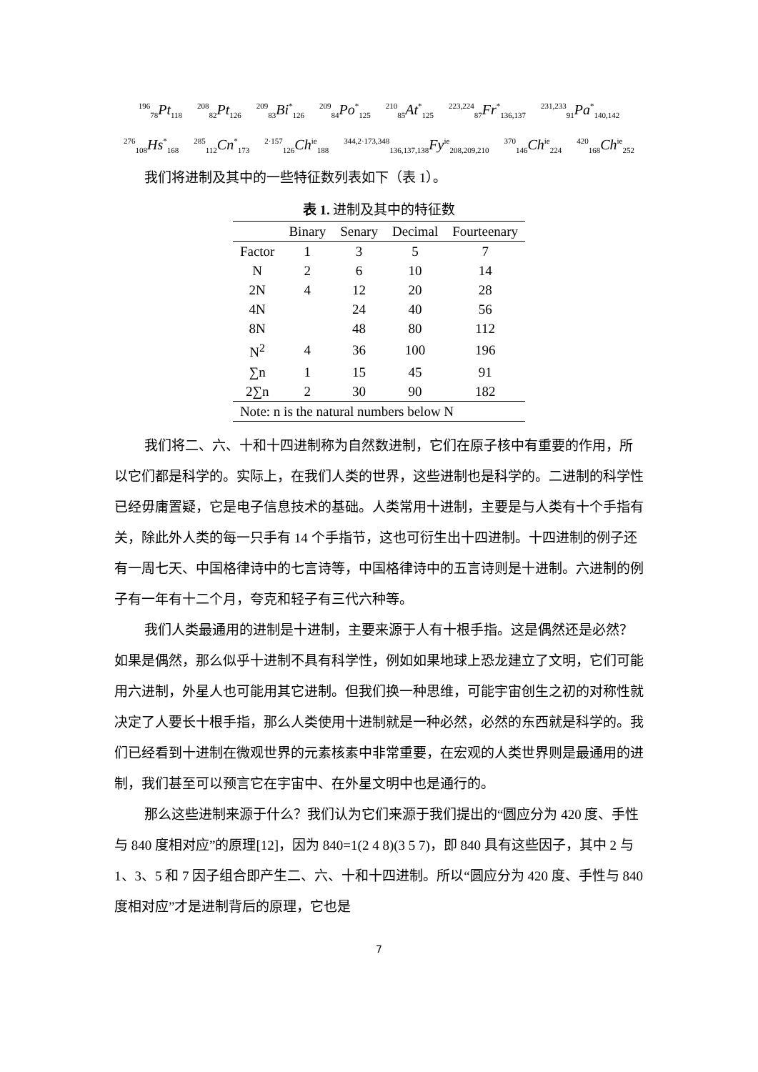<sup>196</sup> <sub>78</sub>Pt<sub>118</sub> <sup>208</sup><sub>82</sub>Pt<sub>126</sub> <sup>209</sup><sub>83</sub>Bi<sup>*</sup><sub>126</sub> <sup>209</sup><sub>84</sub>Po<sup>*</sup><sub>125</sub> <sup>210</sup><sub>85</sub>At<sup>*</sup><sub>125</sub> <sup>223,224</sup><sub>87</sub>Fr<sup>*</sup><sub>136,137</sub> <sup>231,233</sup><sub>91</sub>Pa<sup>*</sup><sub>140,142</sub>
<sup>276</sup> <sub>108</sub>Hs<sup>*</sup><sub>168</sub> <sup>285</sup><sub>112</sub>Cn<sup>*</sup><sub>173</sub> <sup>2·157</sup><sub>126</sub>Ch<sup>ie</sup><sub>188</sub> <sup>344,2·173,348</sup><sub>136,137,138</sub>Fy<sup>ie</sup><sub>208,209,210</sub> <sup>370</sup><sub>146</sub>Ch<sup>ie</sup><sub>224</sub> <sup>420</sup><sub>168</sub>Ch<sup>ie</sup><sub>252</sub>
我们将进制及其中的一些特征数列表如下（表 1）。
表 1. 进制及其中的特征数
| | Binary | Senary | Decimal | Fourteenary |
| --- | --- | --- | --- | --- |
| Factor | 1 | 3 | 5 | 7 |
| N | 2 | 6 | 10 | 14 |
| 2N | 4 | 12 | 20 | 28 |
| 4N | | 24 | 40 | 56 |
| 8N | | 48 | 80 | 112 |
| N<sup>2</sup> | 4 | 36 | 100 | 196 |
| ∑n | 1 | 15 | 45 | 91 |
| 2∑n | 2 | 30 | 90 | 182 |
| Note: n is the natural numbers below N | | | | |
我们将二、六、十和十四进制称为自然数进制，它们在原子核中有重要的作用，所以它们都是科学的。实际上，在我们人类的世界，这些进制也是科学的。二进制的科学性已经毋庸置疑，它是电子信息技术的基础。人类常用十进制，主要是与人类有十个手指有关，除此外人类的每一只手有 14 个手指节，这也可衍生出十四进制。十四进制的例子还有一周七天、中国格律诗中的七言诗等，中国格律诗中的五言诗则是十进制。六进制的例子有一年有十二个月，夸克和轻子有三代六种等。
我们人类最通用的进制是十进制，主要来源于人有十根手指。这是偶然还是必然？如果是偶然，那么似乎十进制不具有科学性，例如如果地球上恐龙建立了文明，它们可能用六进制，外星人也可能用其它进制。但我们换一种思维，可能宇宙创生之初的对称性就决定了人要长十根手指，那么人类使用十进制就是一种必然，必然的东西就是科学的。我们已经看到十进制在微观世界的元素核素中非常重要，在宏观的人类世界则是最通用的进制，我们甚至可以预言它在宇宙中、在外星文明中也是通行的。
那么这些进制来源于什么？我们认为它们来源于我们提出的“圆应分为 420 度、手性与 840 度相对应”的原理[12]，因为 840=1(2 4 8)(3 5 7)，即 840 具有这些因子，其中 2 与 1、3、5 和 7 因子组合即产生二、六、十和十四进制。所以“圆应分为 420 度、手性与 840 度相对应”才是进制背后的原理，它也是
7